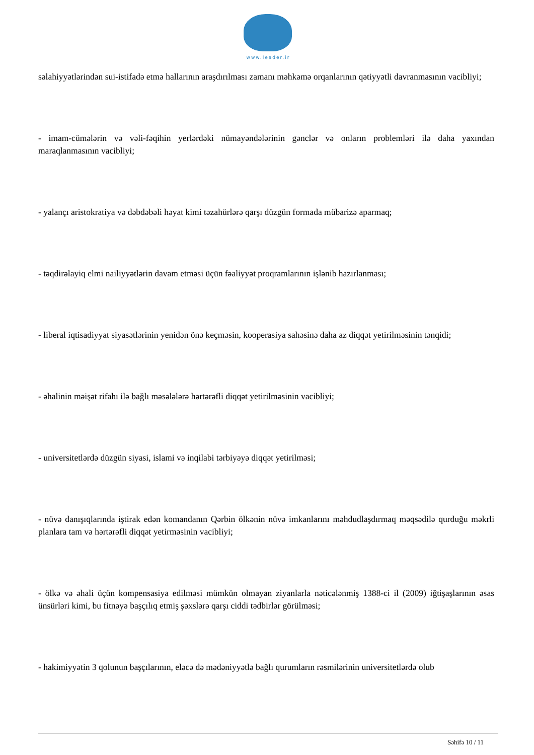www.leader.ir
səlahiyyətlərindən sui-istifadə etmə hallarının araşdırılması zamanı məhkəmə orqanlarının qətiyyətli davranmasının vacibliyi;
- imam-cümələrin və vəli-fəqihin yerlərdəki nümayəndələrinin gənclər və onların problemləri ilə daha yaxından maraqlanmasının vacibliyi;
- yalançı aristokratiya və dəbdəbəli həyat kimi təzahürlərə qarşı düzgün formada mübarizə aparmaq;
- təqdirəlayiq elmi nailiyyətlərin davam etməsi üçün fəaliyyət proqramlarının işlənib hazırlanması;
- liberal iqtisadiyyat siyasətlərinin yenidən önə keçməsin, kooperasiya sahəsinə daha az diqqət yetirilməsinin tənqidi;
- əhalinin məişət rifahı ilə bağlı məsələlərə hərtərəfli diqqət yetirilməsinin vacibliyi;
- universitetlərdə düzgün siyasi, islami və inqilabi tərbiyəyə diqqət yetirilməsi;
- nüvə danışıqlarında iştirak edən komandanın Qərbin ölkənin nüvə imkanlarını məhdudlaşdırmaq məqsədilə qurduğu məkrli planlara tam və hərtərəfli diqqət yetirməsinin vacibliyi;
- ölkə və əhali üçün kompensasiya edilməsi mümkün olmayan ziyanlarla nəticələnmiş 1388-ci il (2009) iğtişaşlarının əsas ünsürləri kimi, bu fitnəyə başçılıq etmiş şəxslərə qarşı ciddi tədbirlər görülməsi;
- hakimiyyətin 3 qolunun başçılarının, eləcə də mədəniyyətlə bağlı qurumların rəsmilərinin universitetlərdə olub
Səhifə 10 / 11